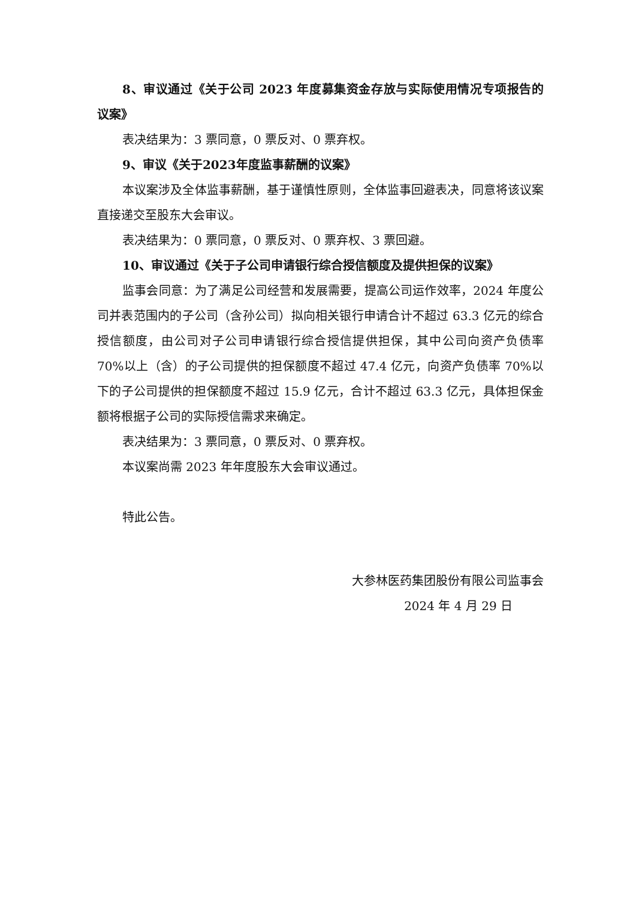8、审议通过《关于公司 2023 年度募集资金存放与实际使用情况专项报告的议案》
表决结果为：3 票同意，0 票反对、0 票弃权。
9、审议《关于2023年度监事薪酬的议案》
本议案涉及全体监事薪酬，基于谨慎性原则，全体监事回避表决，同意将该议案直接递交至股东大会审议。
表决结果为：0 票同意，0 票反对、0 票弃权、3 票回避。
10、审议通过《关于子公司申请银行综合授信额度及提供担保的议案》
监事会同意：为了满足公司经营和发展需要，提高公司运作效率，2024 年度公司并表范围内的子公司（含孙公司）拟向相关银行申请合计不超过 63.3 亿元的综合授信额度，由公司对子公司申请银行综合授信提供担保，其中公司向资产负债率 70%以上（含）的子公司提供的担保额度不超过 47.4 亿元，向资产负债率 70%以下的子公司提供的担保额度不超过 15.9 亿元，合计不超过 63.3 亿元，具体担保金额将根据子公司的实际授信需求来确定。
表决结果为：3 票同意，0 票反对、0 票弃权。
本议案尚需 2023 年年度股东大会审议通过。
特此公告。
大参林医药集团股份有限公司监事会
2024 年 4 月 29 日